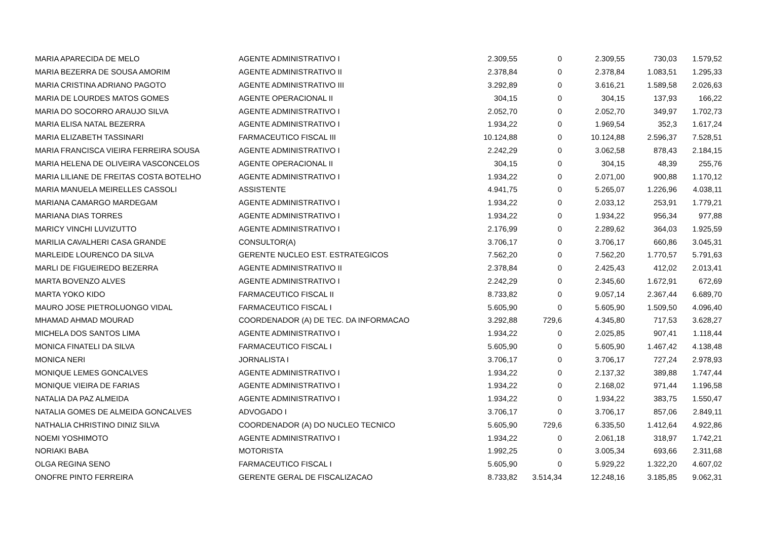| MARIA APARECIDA DE MELO | AGENTE ADMINISTRATIVO I | 2.309,55 | 0 | 2.309,55 | 730,03 | 1.579,52 |
| MARIA BEZERRA DE SOUSA AMORIM | AGENTE ADMINISTRATIVO II | 2.378,84 | 0 | 2.378,84 | 1.083,51 | 1.295,33 |
| MARIA CRISTINA ADRIANO PAGOTO | AGENTE ADMINISTRATIVO III | 3.292,89 | 0 | 3.616,21 | 1.589,58 | 2.026,63 |
| MARIA DE LOURDES MATOS GOMES | AGENTE OPERACIONAL II | 304,15 | 0 | 304,15 | 137,93 | 166,22 |
| MARIA DO SOCORRO ARAUJO SILVA | AGENTE ADMINISTRATIVO I | 2.052,70 | 0 | 2.052,70 | 349,97 | 1.702,73 |
| MARIA ELISA NATAL BEZERRA | AGENTE ADMINISTRATIVO I | 1.934,22 | 0 | 1.969,54 | 352,3 | 1.617,24 |
| MARIA ELIZABETH TASSINARI | FARMACEUTICO FISCAL III | 10.124,88 | 0 | 10.124,88 | 2.596,37 | 7.528,51 |
| MARIA FRANCISCA VIEIRA FERREIRA SOUSA | AGENTE ADMINISTRATIVO I | 2.242,29 | 0 | 3.062,58 | 878,43 | 2.184,15 |
| MARIA HELENA DE OLIVEIRA VASCONCELOS | AGENTE OPERACIONAL II | 304,15 | 0 | 304,15 | 48,39 | 255,76 |
| MARIA LILIANE DE FREITAS COSTA BOTELHO | AGENTE ADMINISTRATIVO I | 1.934,22 | 0 | 2.071,00 | 900,88 | 1.170,12 |
| MARIA MANUELA MEIRELLES CASSOLI | ASSISTENTE | 4.941,75 | 0 | 5.265,07 | 1.226,96 | 4.038,11 |
| MARIANA CAMARGO MARDEGAM | AGENTE ADMINISTRATIVO I | 1.934,22 | 0 | 2.033,12 | 253,91 | 1.779,21 |
| MARIANA DIAS TORRES | AGENTE ADMINISTRATIVO I | 1.934,22 | 0 | 1.934,22 | 956,34 | 977,88 |
| MARICY VINCHI LUVIZUTTO | AGENTE ADMINISTRATIVO I | 2.176,99 | 0 | 2.289,62 | 364,03 | 1.925,59 |
| MARILIA CAVALHERI CASA GRANDE | CONSULTOR(A) | 3.706,17 | 0 | 3.706,17 | 660,86 | 3.045,31 |
| MARLEIDE LOURENCO DA SILVA | GERENTE NUCLEO EST. ESTRATEGICOS | 7.562,20 | 0 | 7.562,20 | 1.770,57 | 5.791,63 |
| MARLI DE FIGUEIREDO BEZERRA | AGENTE ADMINISTRATIVO II | 2.378,84 | 0 | 2.425,43 | 412,02 | 2.013,41 |
| MARTA BOVENZO ALVES | AGENTE ADMINISTRATIVO I | 2.242,29 | 0 | 2.345,60 | 1.672,91 | 672,69 |
| MARTA YOKO KIDO | FARMACEUTICO FISCAL II | 8.733,82 | 0 | 9.057,14 | 2.367,44 | 6.689,70 |
| MAURO JOSE PIETROLUONGO VIDAL | FARMACEUTICO FISCAL I | 5.605,90 | 0 | 5.605,90 | 1.509,50 | 4.096,40 |
| MHAMAD AHMAD MOURAD | COORDENADOR (A) DE TEC. DA INFORMACAO | 3.292,88 | 729,6 | 4.345,80 | 717,53 | 3.628,27 |
| MICHELA DOS SANTOS LIMA | AGENTE ADMINISTRATIVO I | 1.934,22 | 0 | 2.025,85 | 907,41 | 1.118,44 |
| MONICA FINATELI DA SILVA | FARMACEUTICO FISCAL I | 5.605,90 | 0 | 5.605,90 | 1.467,42 | 4.138,48 |
| MONICA NERI | JORNALISTA I | 3.706,17 | 0 | 3.706,17 | 727,24 | 2.978,93 |
| MONIQUE LEMES GONCALVES | AGENTE ADMINISTRATIVO I | 1.934,22 | 0 | 2.137,32 | 389,88 | 1.747,44 |
| MONIQUE VIEIRA DE FARIAS | AGENTE ADMINISTRATIVO I | 1.934,22 | 0 | 2.168,02 | 971,44 | 1.196,58 |
| NATALIA DA PAZ ALMEIDA | AGENTE ADMINISTRATIVO I | 1.934,22 | 0 | 1.934,22 | 383,75 | 1.550,47 |
| NATALIA GOMES DE ALMEIDA GONCALVES | ADVOGADO I | 3.706,17 | 0 | 3.706,17 | 857,06 | 2.849,11 |
| NATHALIA CHRISTINO DINIZ SILVA | COORDENADOR (A) DO NUCLEO TECNICO | 5.605,90 | 729,6 | 6.335,50 | 1.412,64 | 4.922,86 |
| NOEMI YOSHIMOTO | AGENTE ADMINISTRATIVO I | 1.934,22 | 0 | 2.061,18 | 318,97 | 1.742,21 |
| NORIAKI BABA | MOTORISTA | 1.992,25 | 0 | 3.005,34 | 693,66 | 2.311,68 |
| OLGA REGINA SENO | FARMACEUTICO FISCAL I | 5.605,90 | 0 | 5.929,22 | 1.322,20 | 4.607,02 |
| ONOFRE PINTO FERREIRA | GERENTE GERAL DE FISCALIZACAO | 8.733,82 | 3.514,34 | 12.248,16 | 3.185,85 | 9.062,31 |